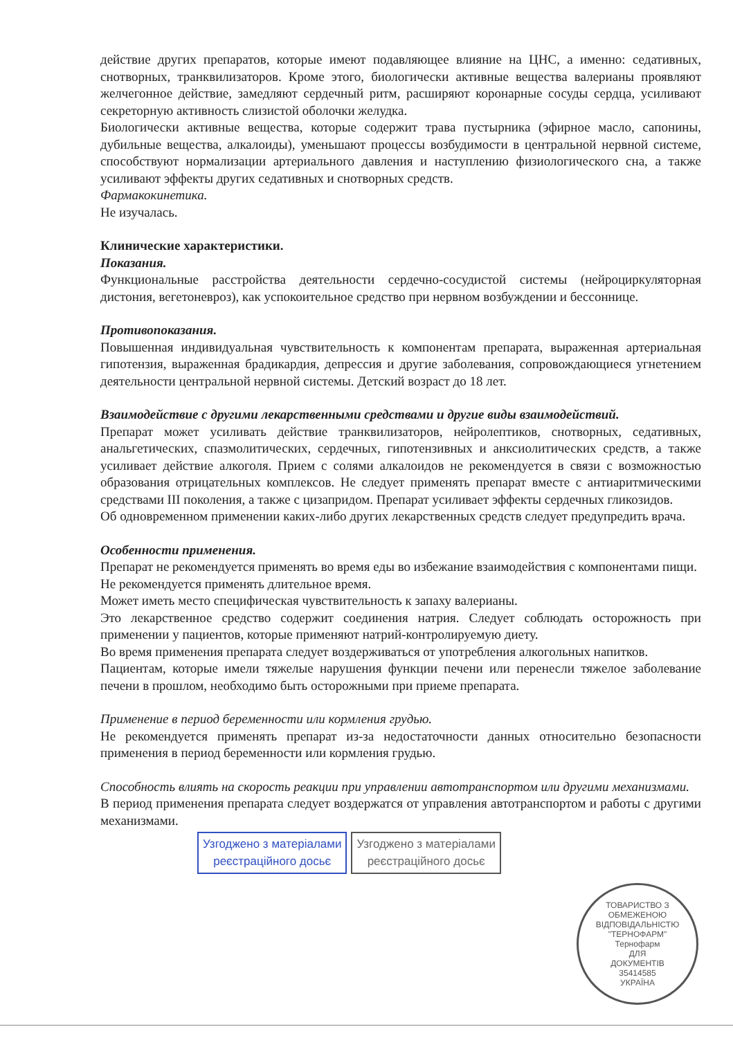действие других препаратов, которые имеют подавляющее влияние на ЦНС, а именно: седативных, снотворных, транквилизаторов. Кроме этого, биологически активные вещества валерианы проявляют желчегонное действие, замедляют сердечный ритм, расширяют коронарные сосуды сердца, усиливают секреторную активность слизистой оболочки желудка.
Биологически активные вещества, которые содержит трава пустырника (эфирное масло, сапонины, дубильные вещества, алкалоиды), уменьшают процессы возбудимости в центральной нервной системе, способствуют нормализации артериального давления и наступлению физиологического сна, а также усиливают эффекты других седативных и снотворных средств.
Фармакокинетика.
Не изучалась.
Клинические характеристики.
Показания.
Функциональные расстройства деятельности сердечно-сосудистой системы (нейроциркуляторная дистония, вегетоневроз), как успокоительное средство при нервном возбуждении и бессоннице.
Противопоказания.
Повышенная индивидуальная чувствительность к компонентам препарата, выраженная артериальная гипотензия, выраженная брадикардия, депрессия и другие заболевания, сопровождающиеся угнетением деятельности центральной нервной системы. Детский возраст до 18 лет.
Взаимодействие с другими лекарственными средствами и другие виды взаимодействий.
Препарат может усиливать действие транквилизаторов, нейролептиков, снотворных, седативных, анальгетических, спазмолитических, сердечных, гипотензивных и анксиолитических средств, а также усиливает действие алкоголя. Прием с солями алкалоидов не рекомендуется в связи с возможностью образования отрицательных комплексов. Не следует применять препарат вместе с антиаритмическими средствами III поколения, а также с цизапридом. Препарат усиливает эффекты сердечных гликозидов.
Об одновременном применении каких-либо других лекарственных средств следует предупредить врача.
Особенности применения.
Препарат не рекомендуется применять во время еды во избежание взаимодействия с компонентами пищи.
Не рекомендуется применять длительное время.
Может иметь место специфическая чувствительность к запаху валерианы.
Это лекарственное средство содержит соединения натрия. Следует соблюдать осторожность при применении у пациентов, которые применяют натрий-контролируемую диету.
Во время применения препарата следует воздерживаться от употребления алкогольных напитков.
Пациентам, которые имели тяжелые нарушения функции печени или перенесли тяжелое заболевание печени в прошлом, необходимо быть осторожными при приеме препарата.
Применение в период беременности или кормления грудью.
Не рекомендуется применять препарат из-за недостаточности данных относительно безопасности применения в период беременности или кормления грудью.
Способность влиять на скорость реакции при управлении автотранспортом или другими механизмами.
В период применения препарата следует воздержатся от управления автотранспортом и работы с другими механизмами.
Узгоджено з матеріалами
реєстраційного досьє
Узгоджено з матеріалами
реєстраційного досьє
ТОВАРИСТВО З ОБМЕЖЕНОЮ ВІДПОВІДАЛЬНІСТЮ
"ТЕРНОФАРМ"
Тернофарм
ДЛЯ
ДОКУМЕНТІВ
35414585
УКРАЇНА